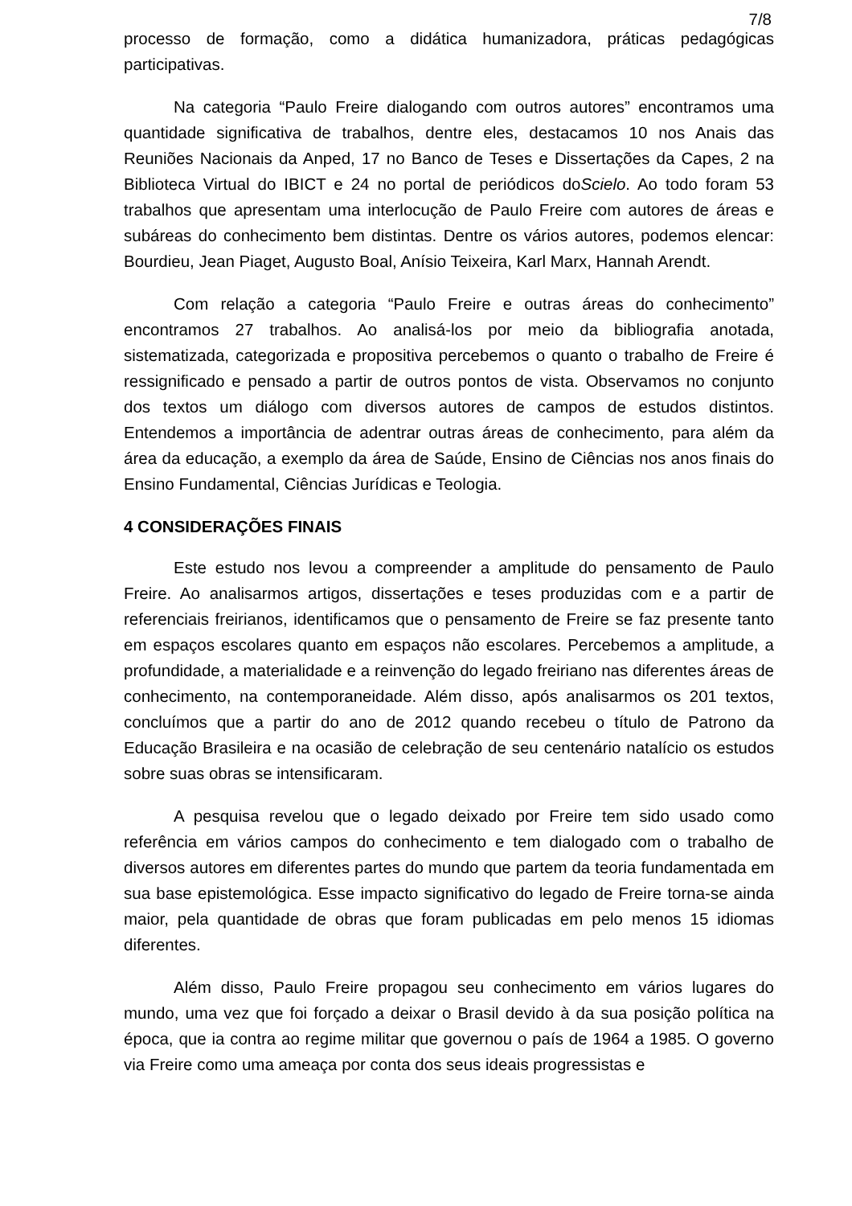7/8
processo de formação, como a didática humanizadora, práticas pedagógicas participativas.
Na categoria “Paulo Freire dialogando com outros autores” encontramos uma quantidade significativa de trabalhos, dentre eles, destacamos 10 nos Anais das Reuniões Nacionais da Anped, 17 no Banco de Teses e Dissertações da Capes, 2 na Biblioteca Virtual do IBICT e 24 no portal de periódicos doScielo. Ao todo foram 53 trabalhos que apresentam uma interlocução de Paulo Freire com autores de áreas e subáreas do conhecimento bem distintas. Dentre os vários autores, podemos elencar: Bourdieu, Jean Piaget, Augusto Boal, Anísio Teixeira, Karl Marx, Hannah Arendt.
Com relação a categoria “Paulo Freire e outras áreas do conhecimento” encontramos 27 trabalhos. Ao analisá-los por meio da bibliografia anotada, sistematizada, categorizada e propositiva percebemos o quanto o trabalho de Freire é ressignificado e pensado a partir de outros pontos de vista. Observamos no conjunto dos textos um diálogo com diversos autores de campos de estudos distintos. Entendemos a importância de adentrar outras áreas de conhecimento, para além da área da educação, a exemplo da área de Saúde, Ensino de Ciências nos anos finais do Ensino Fundamental, Ciências Jurídicas e Teologia.
4 CONSIDERAÇÕES FINAIS
Este estudo nos levou a compreender a amplitude do pensamento de Paulo Freire. Ao analisarmos artigos, dissertações e teses produzidas com e a partir de referenciais freirianos, identificamos que o pensamento de Freire se faz presente tanto em espaços escolares quanto em espaços não escolares. Percebemos a amplitude, a profundidade, a materialidade e a reinvenção do legado freiriano nas diferentes áreas de conhecimento, na contemporaneidade. Além disso, após analisarmos os 201 textos, concluímos que a partir do ano de 2012 quando recebeu o título de Patrono da Educação Brasileira e na ocasião de celebração de seu centenário natalício os estudos sobre suas obras se intensificaram.
A pesquisa revelou que o legado deixado por Freire tem sido usado como referência em vários campos do conhecimento e tem dialogado com o trabalho de diversos autores em diferentes partes do mundo que partem da teoria fundamentada em sua base epistemológica. Esse impacto significativo do legado de Freire torna-se ainda maior, pela quantidade de obras que foram publicadas em pelo menos 15 idiomas diferentes.
Além disso, Paulo Freire propagou seu conhecimento em vários lugares do mundo, uma vez que foi forçado a deixar o Brasil devido à da sua posição política na época, que ia contra ao regime militar que governou o país de 1964 a 1985. O governo via Freire como uma ameaça por conta dos seus ideais progressistas e